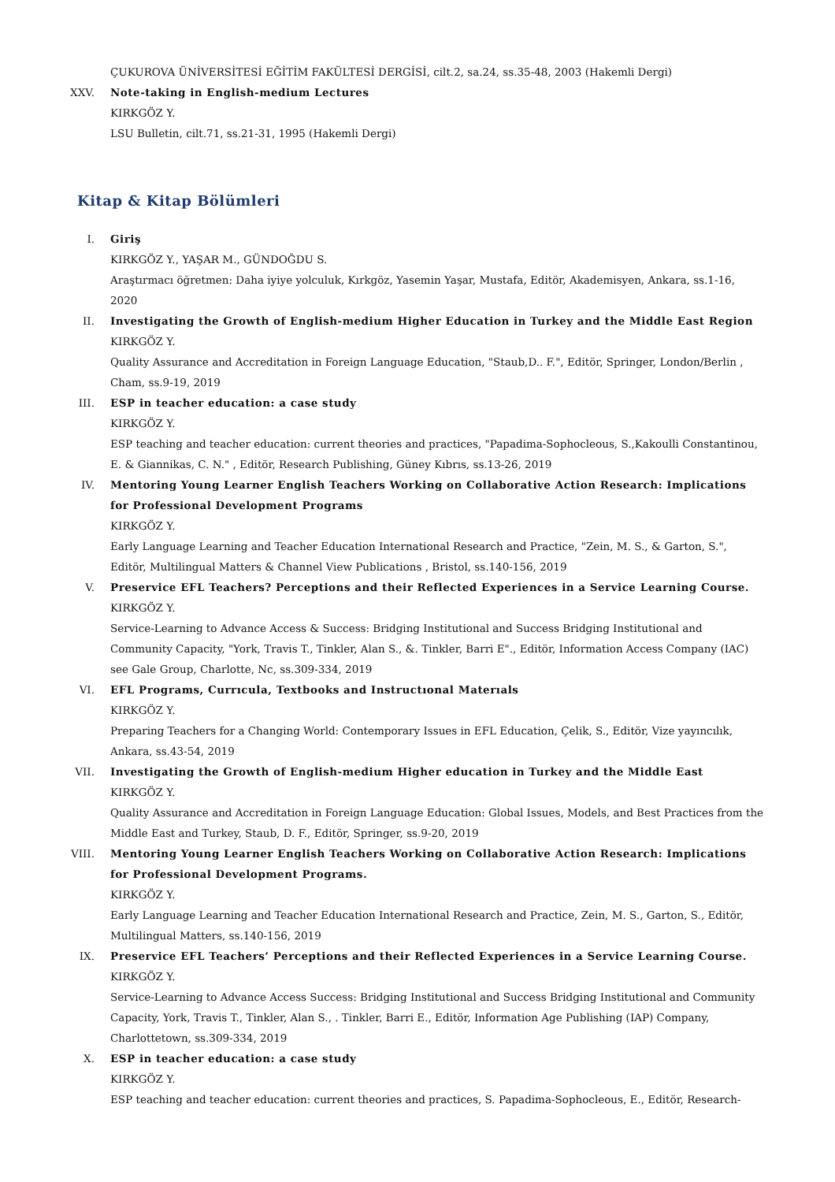ÇUKUROVA ÜNİVERSİTESİ EĞİTİM FAKÜLTESİ DERGİSİ, cilt.2, sa.24, ss.35-48, 2003 (Hakemli Dergi)
XXV. Note-taking in English-medium Lectures
KIRKGÖZ Y.
LSU Bulletin, cilt.71, ss.21-31, 1995 (Hakemli Dergi)
Kitap & Kitap Bölümleri
I. Giriş
KIRKGÖZ Y., YAŞAR M., GÜNDOĞDU S.
Araştırmacı öğretmen: Daha iyiye yolculuk, Kırkgöz, Yasemin Yaşar, Mustafa, Editör, Akademisyen, Ankara, ss.1-16, 2020
II. Investigating the Growth of English-medium Higher Education in Turkey and the Middle East Region
KIRKGÖZ Y.
Quality Assurance and Accreditation in Foreign Language Education, "Staub,D.. F.", Editör, Springer, London/Berlin , Cham, ss.9-19, 2019
III. ESP in teacher education: a case study
KIRKGÖZ Y.
ESP teaching and teacher education: current theories and practices, "Papadima-Sophocleous, S.,Kakoulli Constantinou, E. & Giannikas, C. N." , Editör, Research Publishing, Güney Kıbrıs, ss.13-26, 2019
IV. Mentoring Young Learner English Teachers Working on Collaborative Action Research: Implications for Professional Development Programs
KIRKGÖZ Y.
Early Language Learning and Teacher Education International Research and Practice, "Zein, M. S., & Garton, S.", Editör, Multilingual Matters & Channel View Publications , Bristol, ss.140-156, 2019
V. Preservice EFL Teachers? Perceptions and their Reflected Experiences in a Service Learning Course.
KIRKGÖZ Y.
Service-Learning to Advance Access & Success: Bridging Institutional and Success Bridging Institutional and Community Capacity, "York, Travis T., Tinkler, Alan S., &. Tinkler, Barri E"., Editör, Information Access Company (IAC) see Gale Group, Charlotte, Nc, ss.309-334, 2019
VI. EFL Programs, Currıcula, Textbooks and Instructıonal Materıals
KIRKGÖZ Y.
Preparing Teachers for a Changing World: Contemporary Issues in EFL Education, Çelik, S., Editör, Vize yayıncılık, Ankara, ss.43-54, 2019
VII. Investigating the Growth of English-medium Higher education in Turkey and the Middle East
KIRKGÖZ Y.
Quality Assurance and Accreditation in Foreign Language Education: Global Issues, Models, and Best Practices from the Middle East and Turkey, Staub, D. F., Editör, Springer, ss.9-20, 2019
VIII. Mentoring Young Learner English Teachers Working on Collaborative Action Research: Implications for Professional Development Programs.
KIRKGÖZ Y.
Early Language Learning and Teacher Education International Research and Practice, Zein, M. S., Garton, S., Editör, Multilingual Matters, ss.140-156, 2019
IX. Preservice EFL Teachers’ Perceptions and their Reflected Experiences in a Service Learning Course.
KIRKGÖZ Y.
Service-Learning to Advance Access Success: Bridging Institutional and Success Bridging Institutional and Community Capacity, York, Travis T., Tinkler, Alan S., . Tinkler, Barri E., Editör, Information Age Publishing (IAP) Company, Charlottetown, ss.309-334, 2019
X. ESP in teacher education: a case study
KIRKGÖZ Y.
ESP teaching and teacher education: current theories and practices, S. Papadima-Sophocleous, E., Editör, Research-